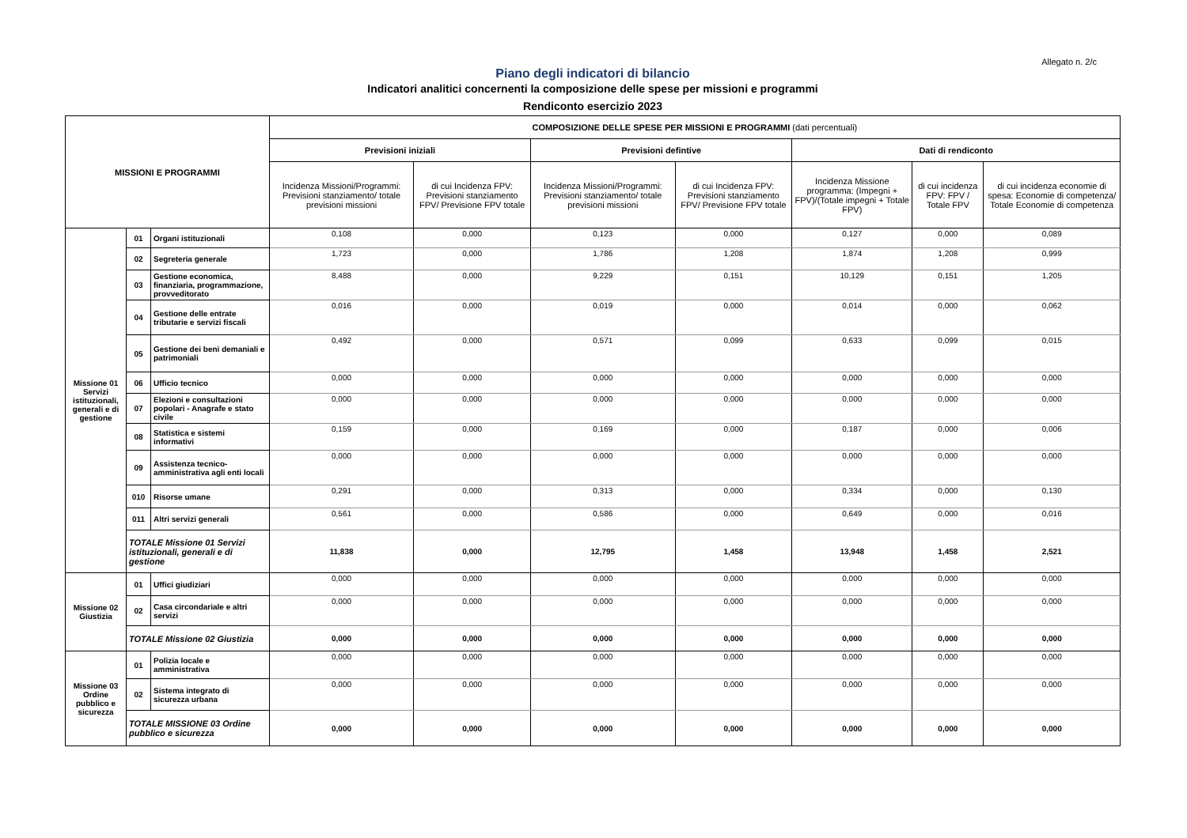Allegato n. 2/c
Piano degli indicatori di bilancio
Indicatori analitici concernenti la composizione delle spese per missioni e programmi
Rendiconto esercizio 2023
| MISSIONI E PROGRAMMI | | | COMPOSIZIONE DELLE SPESE PER MISSIONI E PROGRAMMI (dati percentuali) | | | | | | |
| --- | --- | --- | --- | --- | --- | --- | --- | --- | --- |
| | | | Previsioni iniziali | | Previsioni defintive | | Dati di rendiconto | | |
| | | | Incidenza Missioni/Programmi: Previsioni stanziamento/ totale previsioni missioni | di cui Incidenza FPV: Previsioni stanziamento FPV/ Previsione FPV totale | Incidenza Missioni/Programmi: Previsioni stanziamento/ totale previsioni missioni | di cui Incidenza FPV: Previsioni stanziamento FPV/ Previsione FPV totale | Incidenza Missione programma: (Impegni + FPV)/(Totale impegni + Totale FPV) | di cui incidenza FPV: FPV / Totale FPV | di cui incidenza economie di spesa: Economie di competenza/ Totale Economie di competenza |
| Missione 01 Servizi istituzionali, generali e di gestione | 01 | Organi istituzionali | 0,108 | 0,000 | 0,123 | 0,000 | 0,127 | 0,000 | 0,089 |
| | 02 | Segreteria generale | 1,723 | 0,000 | 1,786 | 1,208 | 1,874 | 1,208 | 0,999 |
| | 03 | Gestione economica, finanziaria, programmazione, provveditorato | 8,488 | 0,000 | 9,229 | 0,151 | 10,129 | 0,151 | 1,205 |
| | 04 | Gestione delle entrate tributarie e servizi fiscali | 0,016 | 0,000 | 0,019 | 0,000 | 0,014 | 0,000 | 0,062 |
| | 05 | Gestione dei beni demaniali e patrimoniali | 0,492 | 0,000 | 0,571 | 0,099 | 0,633 | 0,099 | 0,015 |
| | 06 | Ufficio tecnico | 0,000 | 0,000 | 0,000 | 0,000 | 0,000 | 0,000 | 0,000 |
| | 07 | Elezioni e consultazioni popolari - Anagrafe e stato civile | 0,000 | 0,000 | 0,000 | 0,000 | 0,000 | 0,000 | 0,000 |
| | 08 | Statistica e sistemi informativi | 0,159 | 0,000 | 0,169 | 0,000 | 0,187 | 0,000 | 0,006 |
| | 09 | Assistenza tecnico-amministrativa agli enti locali | 0,000 | 0,000 | 0,000 | 0,000 | 0,000 | 0,000 | 0,000 |
| | 010 | Risorse umane | 0,291 | 0,000 | 0,313 | 0,000 | 0,334 | 0,000 | 0,130 |
| | 011 | Altri servizi generali | 0,561 | 0,000 | 0,586 | 0,000 | 0,649 | 0,000 | 0,016 |
| | TOTALE Missione 01 Servizi istituzionali, generali e di gestione | | 11,838 | 0,000 | 12,795 | 1,458 | 13,948 | 1,458 | 2,521 |
| Missione 02 Giustizia | 01 | Uffici giudiziari | 0,000 | 0,000 | 0,000 | 0,000 | 0,000 | 0,000 | 0,000 |
| | 02 | Casa circondariale e altri servizi | 0,000 | 0,000 | 0,000 | 0,000 | 0,000 | 0,000 | 0,000 |
| | TOTALE Missione 02 Giustizia | | 0,000 | 0,000 | 0,000 | 0,000 | 0,000 | 0,000 | 0,000 |
| Missione 03 Ordine pubblico e sicurezza | 01 | Polizia locale e amministrativa | 0,000 | 0,000 | 0,000 | 0,000 | 0,000 | 0,000 | 0,000 |
| | 02 | Sistema integrato di sicurezza urbana | 0,000 | 0,000 | 0,000 | 0,000 | 0,000 | 0,000 | 0,000 |
| | TOTALE MISSIONE 03 Ordine pubblico e sicurezza | | 0,000 | 0,000 | 0,000 | 0,000 | 0,000 | 0,000 | 0,000 |